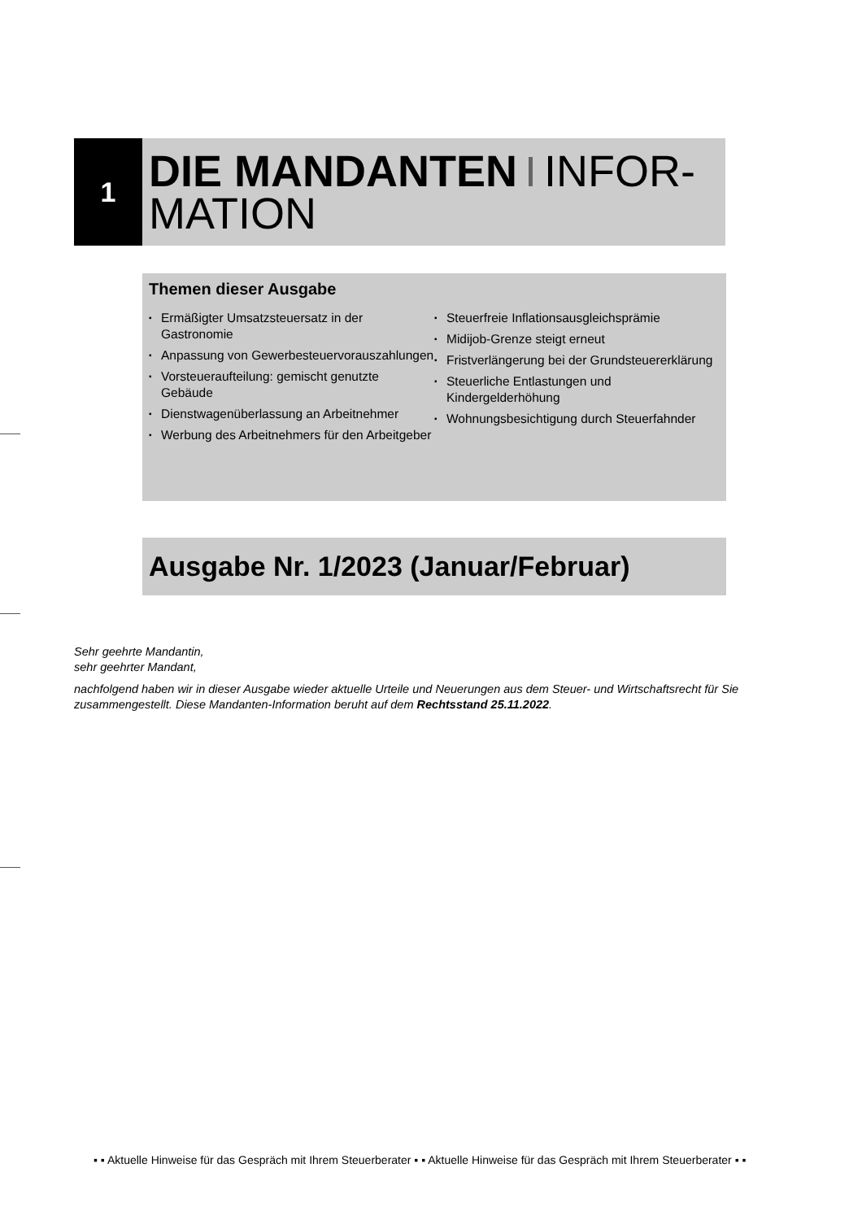1
DIE MANDANTEN INFOR-
MATION
Themen dieser Ausgabe
▪ Ermäßigter Umsatzsteuersatz in der Gastronomie
▪ Anpassung von Gewerbesteuervorauszahlungen
▪ Vorsteueraufteilung: gemischt genutzte Gebäude
▪ Dienstwagenüberlassung an Arbeitnehmer
▪ Werbung des Arbeitnehmers für den Arbeitgeber
▪ Steuerfreie Inflationsausgleichsprämie
▪ Midijob-Grenze steigt erneut
▪ Fristverlängerung bei der Grundsteuererklärung
▪ Steuerliche Entlastungen und Kindergelderhöhung
▪ Wohnungsbesichtigung durch Steuerfahnder
Ausgabe Nr. 1/2023 (Januar/Februar)
Sehr geehrte Mandantin,
sehr geehrter Mandant,
nachfolgend haben wir in dieser Ausgabe wieder aktuelle Urteile und Neuerungen aus dem Steuer- und Wirtschaftsrecht für Sie zusammengestellt. Diese Mandanten-Information beruht auf dem Rechtsstand 25.11.2022.
▪ ▪ Aktuelle Hinweise für das Gespräch mit Ihrem Steuerberater ▪ ▪ Aktuelle Hinweise für das Gespräch mit Ihrem Steuerberater ▪ ▪